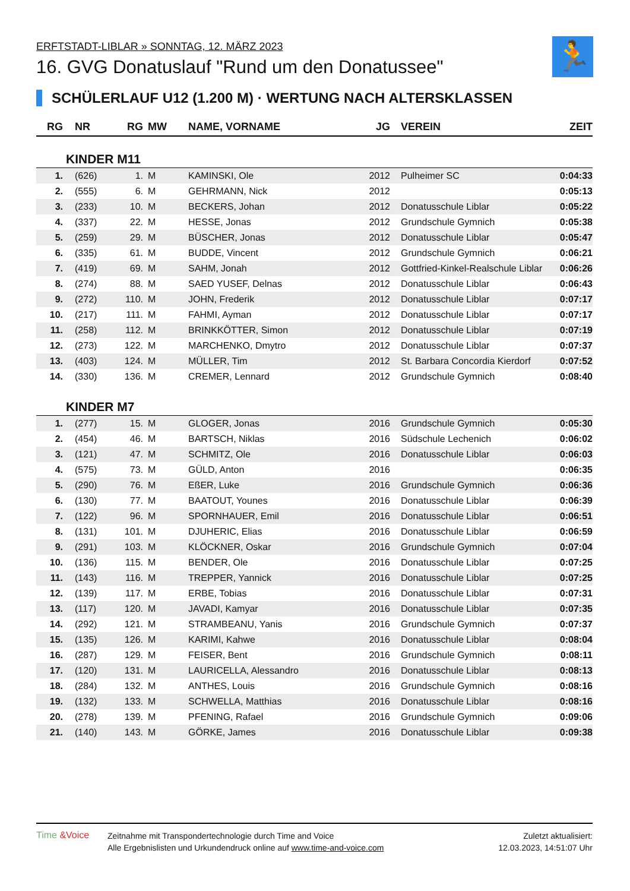🏃
ERFTSTADT-LIBLAR » SONNTAG, 12. MÄRZ 2023
16. GVG Donatuslauf "Rund um den Donatussee"
SCHÜLERLAUF U12 (1.200 M) · WERTUNG NACH ALTERSKLASSEN
| RG | NR | RG | MW | NAME, VORNAME | JG | VEREIN | ZEIT |
| --- | --- | --- | --- | --- | --- | --- | --- |
| KINDER M11 | | | | | | | |
| 1. | (626) | 1. | M | KAMINSKI, Ole | 2012 | Pulheimer SC | 0:04:33 |
| 2. | (555) | 6. | M | GEHRMANN, Nick | 2012 | | 0:05:13 |
| 3. | (233) | 10. | M | BECKERS, Johan | 2012 | Donatusschule Liblar | 0:05:22 |
| 4. | (337) | 22. | M | HESSE, Jonas | 2012 | Grundschule Gymnich | 0:05:38 |
| 5. | (259) | 29. | M | BÜSCHER, Jonas | 2012 | Donatusschule Liblar | 0:05:47 |
| 6. | (335) | 61. | M | BUDDE, Vincent | 2012 | Grundschule Gymnich | 0:06:21 |
| 7. | (419) | 69. | M | SAHM, Jonah | 2012 | Gottfried-Kinkel-Realschule Liblar | 0:06:26 |
| 8. | (274) | 88. | M | SAED YUSEF, Delnas | 2012 | Donatusschule Liblar | 0:06:43 |
| 9. | (272) | 110. | M | JOHN, Frederik | 2012 | Donatusschule Liblar | 0:07:17 |
| 10. | (217) | 111. | M | FAHMI, Ayman | 2012 | Donatusschule Liblar | 0:07:17 |
| 11. | (258) | 112. | M | BRINKKÖTTER, Simon | 2012 | Donatusschule Liblar | 0:07:19 |
| 12. | (273) | 122. | M | MARCHENKO, Dmytro | 2012 | Donatusschule Liblar | 0:07:37 |
| 13. | (403) | 124. | M | MÜLLER, Tim | 2012 | St. Barbara Concordia Kierdorf | 0:07:52 |
| 14. | (330) | 136. | M | CREMER, Lennard | 2012 | Grundschule Gymnich | 0:08:40 |
| KINDER M7 | | | | | | | |
| 1. | (277) | 15. | M | GLOGER, Jonas | 2016 | Grundschule Gymnich | 0:05:30 |
| 2. | (454) | 46. | M | BARTSCH, Niklas | 2016 | Südschule Lechenich | 0:06:02 |
| 3. | (121) | 47. | M | SCHMITZ, Ole | 2016 | Donatusschule Liblar | 0:06:03 |
| 4. | (575) | 73. | M | GÜLD, Anton | 2016 | | 0:06:35 |
| 5. | (290) | 76. | M | EßER, Luke | 2016 | Grundschule Gymnich | 0:06:36 |
| 6. | (130) | 77. | M | BAATOUT, Younes | 2016 | Donatusschule Liblar | 0:06:39 |
| 7. | (122) | 96. | M | SPORNHAUER, Emil | 2016 | Donatusschule Liblar | 0:06:51 |
| 8. | (131) | 101. | M | DJUHERIC, Elias | 2016 | Donatusschule Liblar | 0:06:59 |
| 9. | (291) | 103. | M | KLÖCKNER, Oskar | 2016 | Grundschule Gymnich | 0:07:04 |
| 10. | (136) | 115. | M | BENDER, Ole | 2016 | Donatusschule Liblar | 0:07:25 |
| 11. | (143) | 116. | M | TREPPER, Yannick | 2016 | Donatusschule Liblar | 0:07:25 |
| 12. | (139) | 117. | M | ERBE, Tobias | 2016 | Donatusschule Liblar | 0:07:31 |
| 13. | (117) | 120. | M | JAVADI, Kamyar | 2016 | Donatusschule Liblar | 0:07:35 |
| 14. | (292) | 121. | M | STRAMBEANU, Yanis | 2016 | Grundschule Gymnich | 0:07:37 |
| 15. | (135) | 126. | M | KARIMI, Kahwe | 2016 | Donatusschule Liblar | 0:08:04 |
| 16. | (287) | 129. | M | FEISER, Bent | 2016 | Grundschule Gymnich | 0:08:11 |
| 17. | (120) | 131. | M | LAURICELLA, Alessandro | 2016 | Donatusschule Liblar | 0:08:13 |
| 18. | (284) | 132. | M | ANTHES, Louis | 2016 | Grundschule Gymnich | 0:08:16 |
| 19. | (132) | 133. | M | SCHWELLA, Matthias | 2016 | Donatusschule Liblar | 0:08:16 |
| 20. | (278) | 139. | M | PFENING, Rafael | 2016 | Grundschule Gymnich | 0:09:06 |
| 21. | (140) | 143. | M | GÖRKE, James | 2016 | Donatusschule Liblar | 0:09:38 |
Time &Voice
Zeitnahme mit Transpondertechnologie durch Time and Voice
Alle Ergebnislisten und Urkundendruck online auf www.time-and-voice.com
Zuletzt aktualisiert:
12.03.2023, 14:51:07 Uhr